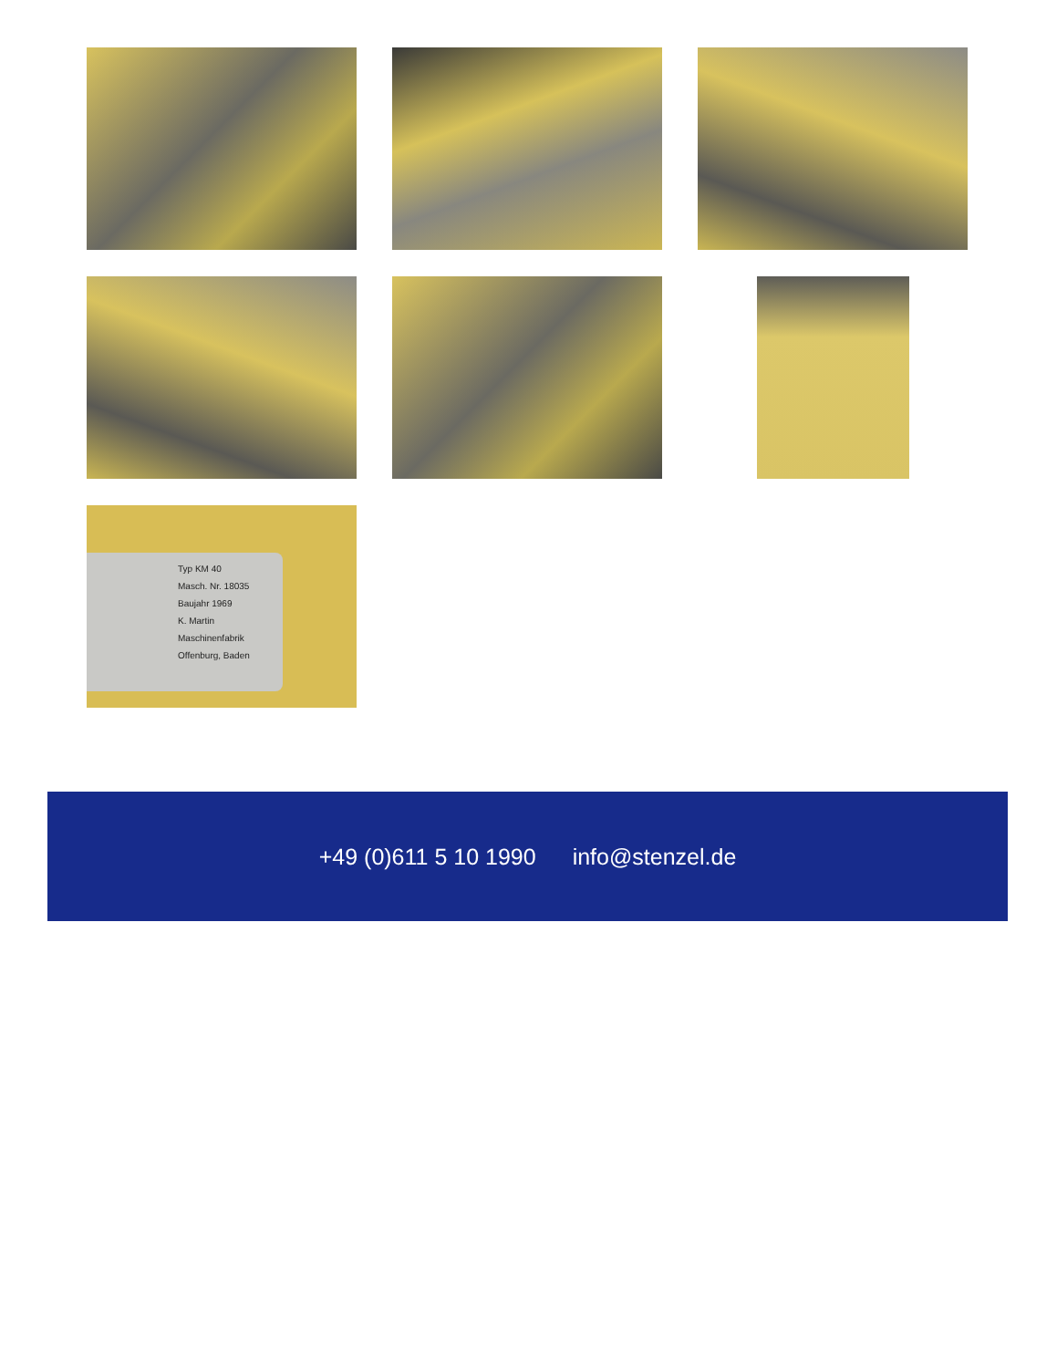Typ KM 40
Masch. Nr. 18035
Baujahr 1969
K. Martin
Maschinenfabrik
Offenburg, Baden
+49 (0)611 5 10 1990 info@stenzel.de